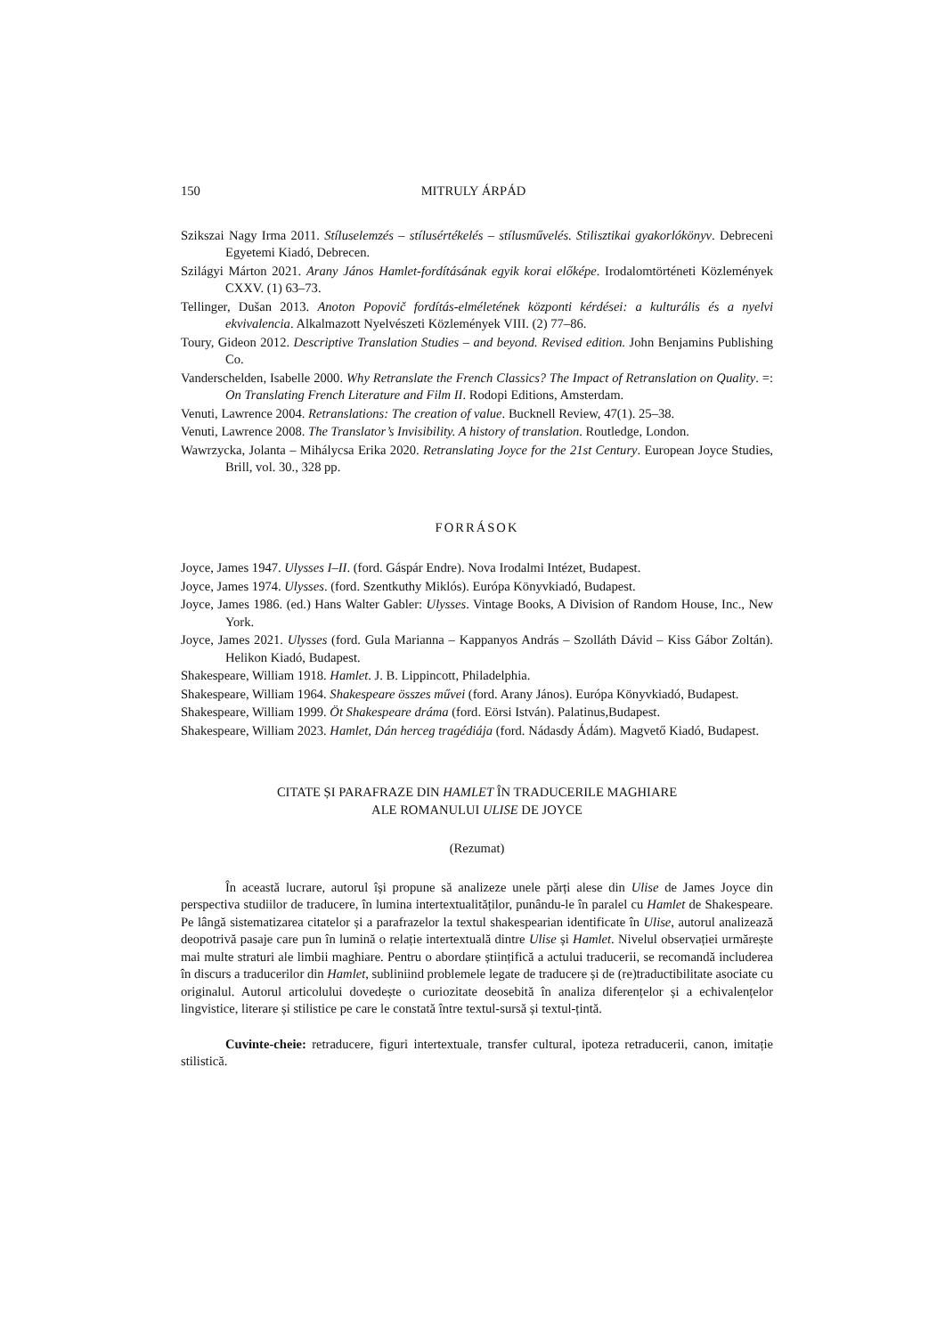150 MITRULY ÁRPÁD
Szikszai Nagy Irma 2011. Stíluselemzés – stílusértékelés – stílusművelés. Stilisztikai gyakorlókönyv. Debreceni Egyetemi Kiadó, Debrecen.
Szilágyi Márton 2021. Arany János Hamlet-fordításának egyik korai előképe. Irodalomtörténeti Közlemények CXXV. (1) 63–73.
Tellinger, Dušan 2013. Anoton Popovič fordítás-elméletének központi kérdései: a kulturális és a nyelvi ekvivalencia. Alkalmazott Nyelvészeti Közlemények VIII. (2) 77–86.
Toury, Gideon 2012. Descriptive Translation Studies – and beyond. Revised edition. John Benjamins Publishing Co.
Vanderschelden, Isabelle 2000. Why Retranslate the French Classics? The Impact of Retranslation on Quality. =: On Translating French Literature and Film II. Rodopi Editions, Amsterdam.
Venuti, Lawrence 2004. Retranslations: The creation of value. Bucknell Review, 47(1). 25–38.
Venuti, Lawrence 2008. The Translator’s Invisibility. A history of translation. Routledge, London.
Wawrzycka, Jolanta – Mihálycsa Erika 2020. Retranslating Joyce for the 21st Century. European Joyce Studies, Brill, vol. 30., 328 pp.
FORRÁSOK
Joyce, James 1947. Ulysses I–II. (ford. Gáspár Endre). Nova Irodalmi Intézet, Budapest.
Joyce, James 1974. Ulysses. (ford. Szentkuthy Miklós). Európa Könyvkiadó, Budapest.
Joyce, James 1986. (ed.) Hans Walter Gabler: Ulysses. Vintage Books, A Division of Random House, Inc., New York.
Joyce, James 2021. Ulysses (ford. Gula Marianna – Kappanyos András – Szolláth Dávid – Kiss Gábor Zoltán). Helikon Kiadó, Budapest.
Shakespeare, William 1918. Hamlet. J. B. Lippincott, Philadelphia.
Shakespeare, William 1964. Shakespeare összes művei (ford. Arany János). Európa Könyvkiadó, Budapest.
Shakespeare, William 1999. Öt Shakespeare dráma (ford. Eörsi István). Palatinus,Budapest.
Shakespeare, William 2023. Hamlet, Dán herceg tragédiája (ford. Nádasdy Ádám). Magvető Kiadó, Budapest.
CITATE ȘI PARAFRAZE DIN HAMLET ÎN TRADUCERILE MAGHIARE
ALE ROMANULUI ULISE DE JOYCE
(Rezumat)
În această lucrare, autorul își propune să analizeze unele părți alese din Ulise de James Joyce din perspectiva studiilor de traducere, în lumina intertextualităților, punându-le în paralel cu Hamlet de Shakespeare. Pe lângă sistematizarea citatelor și a parafrazelor la textul shakespearian identificate în Ulise, autorul analizează deopotrivă pasaje care pun în lumină o relație intertextuală dintre Ulise și Hamlet. Nivelul observației urmărește mai multe straturi ale limbii maghiare. Pentru o abordare științifică a actului traducerii, se recomandă includerea în discurs a traducerilor din Hamlet, subliniind problemele legate de traducere și de (re)traductibilitate asociate cu originalul. Autorul articolului dovedește o curiozitate deosebită în analiza diferențelor și a echivalențelor lingvistice, literare și stilistice pe care le constată între textul-sursă și textul-țintă.
Cuvinte-cheie: retraducere, figuri intertextuale, transfer cultural, ipoteza retraducerii, canon, imitație stilistică.